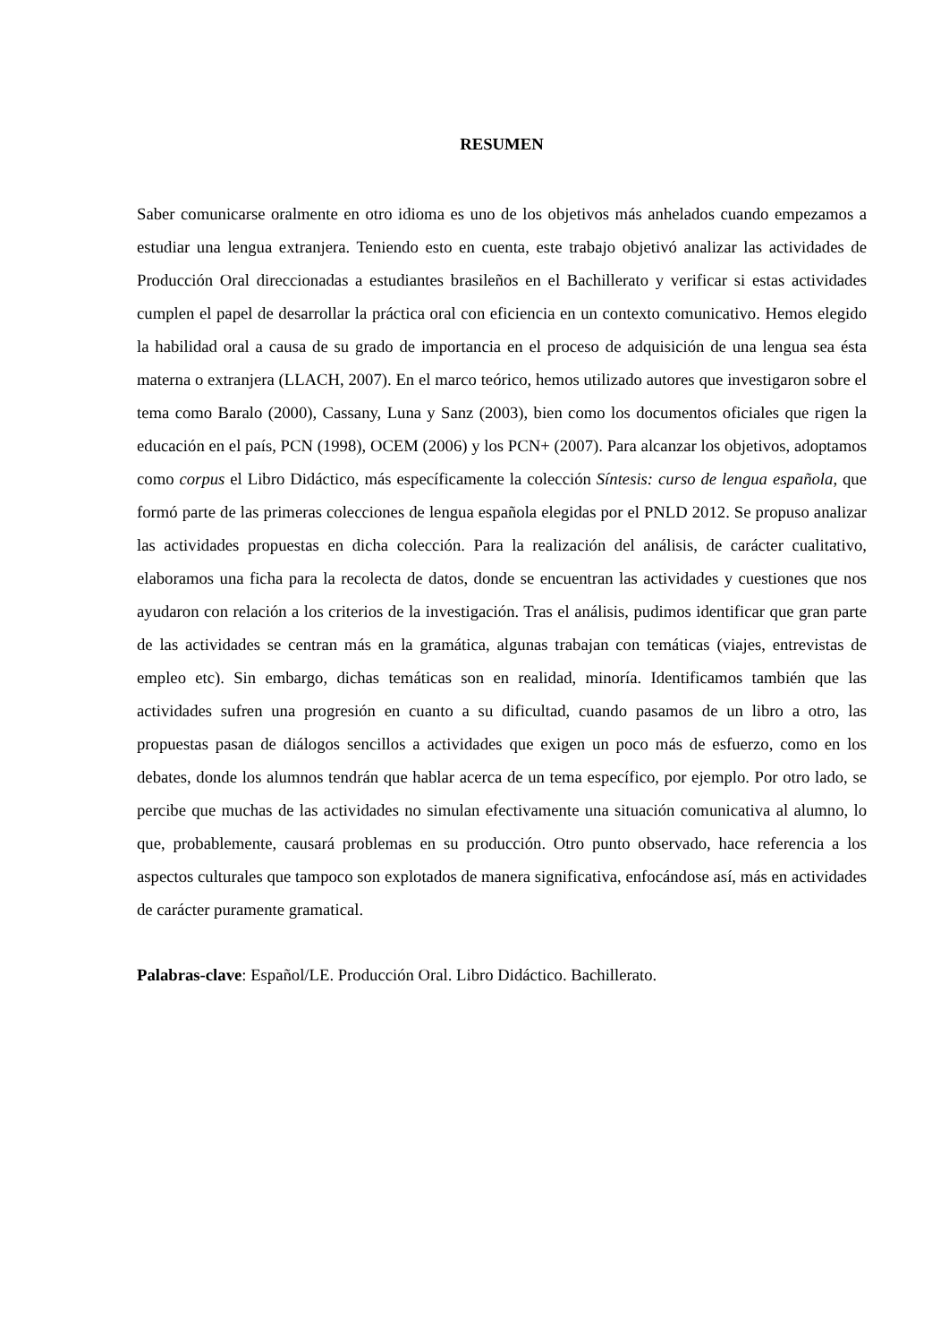RESUMEN
Saber comunicarse oralmente en otro idioma es uno de los objetivos más anhelados cuando empezamos a estudiar una lengua extranjera. Teniendo esto en cuenta, este trabajo objetivó analizar las actividades de Producción Oral direccionadas a estudiantes brasileños en el Bachillerato y verificar si estas actividades cumplen el papel de desarrollar la práctica oral con eficiencia en un contexto comunicativo. Hemos elegido la habilidad oral a causa de su grado de importancia en el proceso de adquisición de una lengua sea ésta materna o extranjera (LLACH, 2007). En el marco teórico, hemos utilizado autores que investigaron sobre el tema como Baralo (2000), Cassany, Luna y Sanz (2003), bien como los documentos oficiales que rigen la educación en el país, PCN (1998), OCEM (2006) y los PCN+ (2007). Para alcanzar los objetivos, adoptamos como corpus el Libro Didáctico, más específicamente la colección Síntesis: curso de lengua española, que formó parte de las primeras colecciones de lengua española elegidas por el PNLD 2012. Se propuso analizar las actividades propuestas en dicha colección. Para la realización del análisis, de carácter cualitativo, elaboramos una ficha para la recolecta de datos, donde se encuentran las actividades y cuestiones que nos ayudaron con relación a los criterios de la investigación. Tras el análisis, pudimos identificar que gran parte de las actividades se centran más en la gramática, algunas trabajan con temáticas (viajes, entrevistas de empleo etc). Sin embargo, dichas temáticas son en realidad, minoría. Identificamos también que las actividades sufren una progresión en cuanto a su dificultad, cuando pasamos de un libro a otro, las propuestas pasan de diálogos sencillos a actividades que exigen un poco más de esfuerzo, como en los debates, donde los alumnos tendrán que hablar acerca de un tema específico, por ejemplo. Por otro lado, se percibe que muchas de las actividades no simulan efectivamente una situación comunicativa al alumno, lo que, probablemente, causará problemas en su producción. Otro punto observado, hace referencia a los aspectos culturales que tampoco son explotados de manera significativa, enfocándose así, más en actividades de carácter puramente gramatical.
Palabras-clave: Español/LE. Producción Oral. Libro Didáctico. Bachillerato.